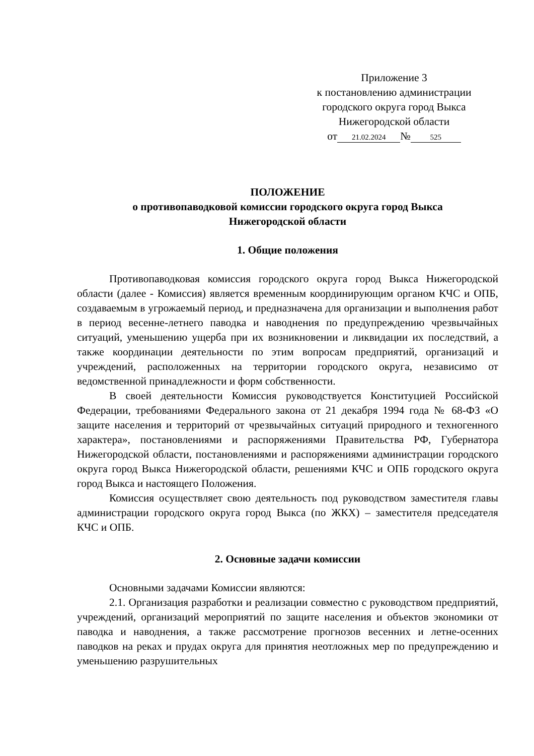Приложение 3
к постановлению администрации
городского округа город Выкса
Нижегородской области
от 21.02.2024 № 525
ПОЛОЖЕНИЕ
о противопаводковой комиссии городского округа город Выкса
Нижегородской области
1. Общие положения
Противопаводковая комиссия городского округа город Выкса Нижегородской области (далее - Комиссия) является временным координирующим органом КЧС и ОПБ, создаваемым в угрожаемый период, и предназначена для организации и выполнения работ в период весенне-летнего паводка и наводнения по предупреждению чрезвычайных ситуаций, уменьшению ущерба при их возникновении и ликвидации их последствий, а также координации деятельности по этим вопросам предприятий, организаций и учреждений, расположенных на территории городского округа, независимо от ведомственной принадлежности и форм собственности.
В своей деятельности Комиссия руководствуется Конституцией Российской Федерации, требованиями Федерального закона от 21 декабря 1994 года № 68-ФЗ «О защите населения и территорий от чрезвычайных ситуаций природного и техногенного характера», постановлениями и распоряжениями Правительства РФ, Губернатора Нижегородской области, постановлениями и распоряжениями администрации городского округа город Выкса Нижегородской области, решениями КЧС и ОПБ городского округа город Выкса и настоящего Положения.
Комиссия осуществляет свою деятельность под руководством заместителя главы администрации городского округа город Выкса (по ЖКХ) – заместителя председателя КЧС и ОПБ.
2. Основные задачи комиссии
Основными задачами Комиссии являются:
2.1. Организация разработки и реализации совместно с руководством предприятий, учреждений, организаций мероприятий по защите населения и объектов экономики от паводка и наводнения, а также рассмотрение прогнозов весенних и летне-осенних паводков на реках и прудах округа для принятия неотложных мер по предупреждению и уменьшению разрушительных